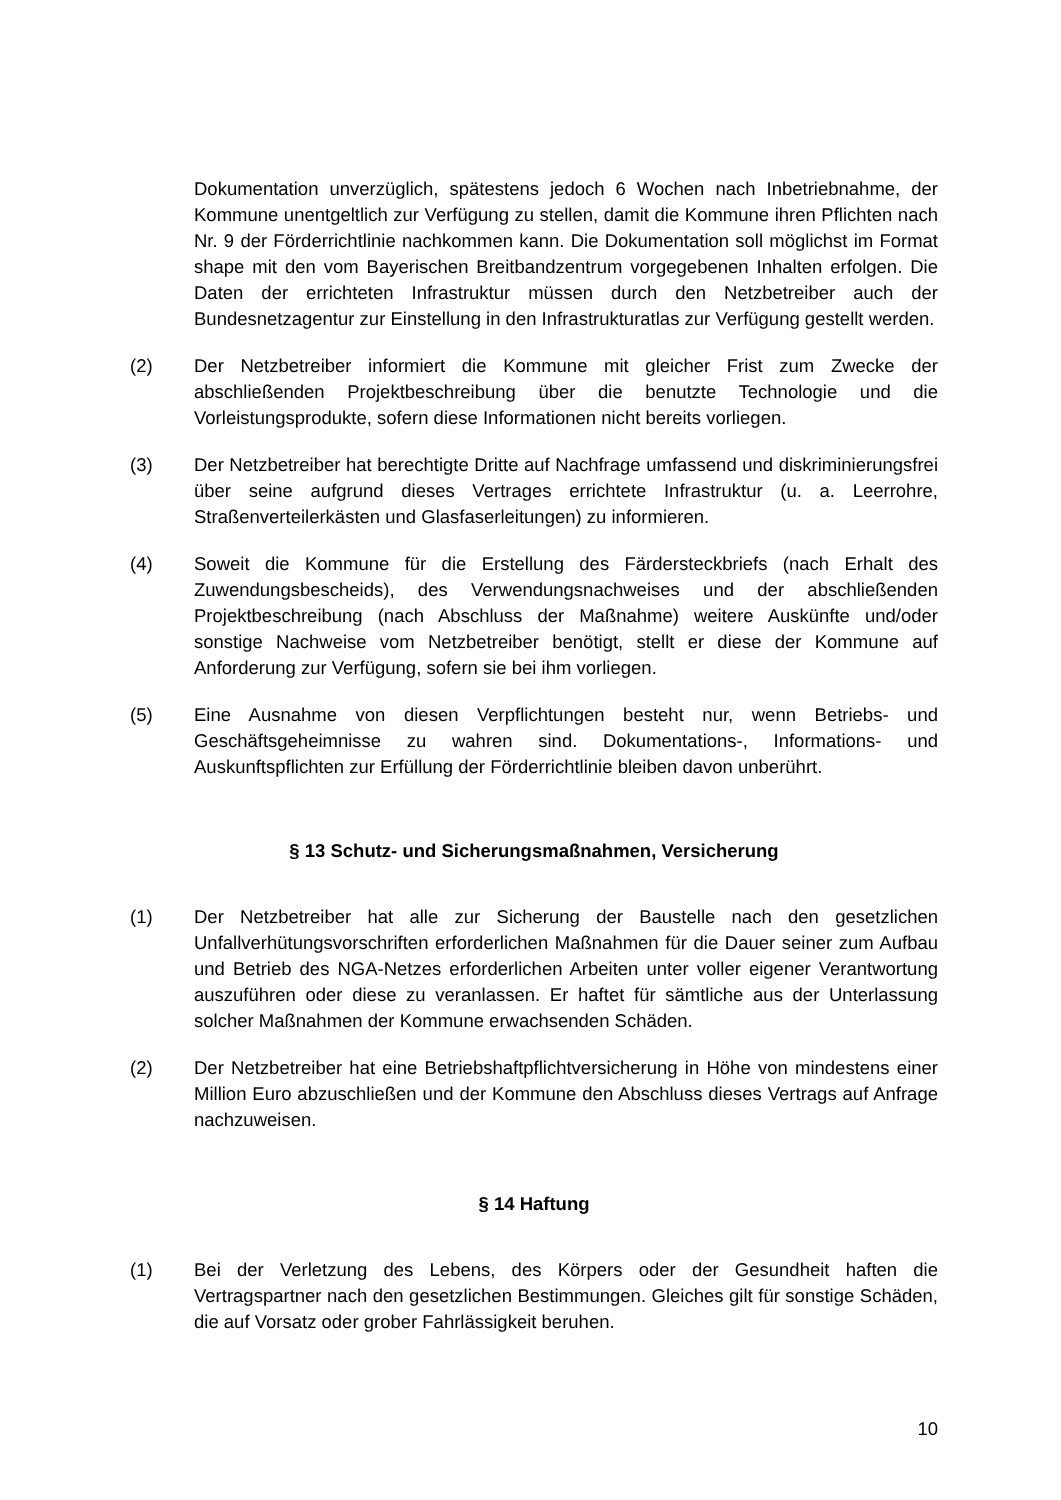Dokumentation unverzüglich, spätestens jedoch 6 Wochen nach Inbetriebnahme, der Kommune unentgeltlich zur Verfügung zu stellen, damit die Kommune ihren Pflichten nach Nr. 9 der Förderrichtlinie nachkommen kann. Die Dokumentation soll möglichst im Format shape mit den vom Bayerischen Breitbandzentrum vorgegebenen Inhalten erfolgen. Die Daten der errichteten Infrastruktur müssen durch den Netzbetreiber auch der Bundesnetzagentur zur Einstellung in den Infrastrukturatlas zur Verfügung gestellt werden.
(2) Der Netzbetreiber informiert die Kommune mit gleicher Frist zum Zwecke der abschließenden Projektbeschreibung über die benutzte Technologie und die Vorleistungsprodukte, sofern diese Informationen nicht bereits vorliegen.
(3) Der Netzbetreiber hat berechtigte Dritte auf Nachfrage umfassend und diskriminierungsfrei über seine aufgrund dieses Vertrages errichtete Infrastruktur (u. a. Leerrohre, Straßenverteilerkästen und Glasfaserleitungen) zu informieren.
(4) Soweit die Kommune für die Erstellung des Färdersteckbriefs (nach Erhalt des Zuwendungsbescheids), des Verwendungsnachweises und der abschließenden Projektbeschreibung (nach Abschluss der Maßnahme) weitere Auskünfte und/oder sonstige Nachweise vom Netzbetreiber benötigt, stellt er diese der Kommune auf Anforderung zur Verfügung, sofern sie bei ihm vorliegen.
(5) Eine Ausnahme von diesen Verpflichtungen besteht nur, wenn Betriebs- und Geschäftsgeheimnisse zu wahren sind. Dokumentations-, Informations- und Auskunftspflichten zur Erfüllung der Förderrichtlinie bleiben davon unberührt.
§ 13 Schutz- und Sicherungsmaßnahmen, Versicherung
(1) Der Netzbetreiber hat alle zur Sicherung der Baustelle nach den gesetzlichen Unfallverhütungsvorschriften erforderlichen Maßnahmen für die Dauer seiner zum Aufbau und Betrieb des NGA-Netzes erforderlichen Arbeiten unter voller eigener Verantwortung auszuführen oder diese zu veranlassen. Er haftet für sämtliche aus der Unterlassung solcher Maßnahmen der Kommune erwachsenden Schäden.
(2) Der Netzbetreiber hat eine Betriebshaftpflichtversicherung in Höhe von mindestens einer Million Euro abzuschließen und der Kommune den Abschluss dieses Vertrags auf Anfrage nachzuweisen.
§ 14 Haftung
(1) Bei der Verletzung des Lebens, des Körpers oder der Gesundheit haften die Vertragspartner nach den gesetzlichen Bestimmungen. Gleiches gilt für sonstige Schäden, die auf Vorsatz oder grober Fahrlässigkeit beruhen.
10